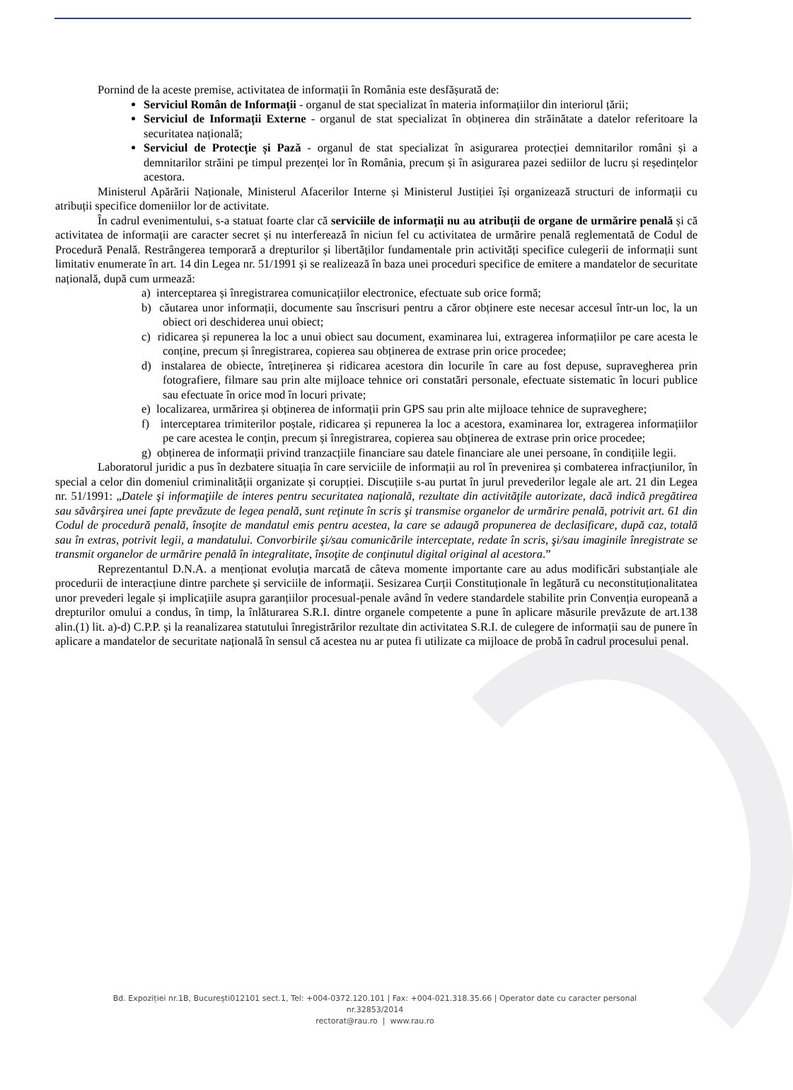Pornind de la aceste premise, activitatea de informații în România este desfășurată de:
Serviciul Român de Informații - organul de stat specializat în materia informațiilor din interiorul țării;
Serviciul de Informații Externe - organul de stat specializat în obținerea din străinătate a datelor referitoare la securitatea națională;
Serviciul de Protecție și Pază - organul de stat specializat în asigurarea protecției demnitarilor români și a demnitarilor străini pe timpul prezenței lor în România, precum și în asigurarea pazei sediilor de lucru și reședințelor acestora.
Ministerul Apărării Naționale, Ministerul Afacerilor Interne și Ministerul Justiției își organizează structuri de informații cu atribuții specifice domeniilor lor de activitate.
În cadrul evenimentului, s-a statuat foarte clar că serviciile de informații nu au atribuții de organe de urmărire penală și că activitatea de informații are caracter secret și nu interferează în niciun fel cu activitatea de urmărire penală reglementată de Codul de Procedură Penală. Restrângerea temporară a drepturilor și libertăților fundamentale prin activități specifice culegerii de informații sunt limitativ enumerate în art. 14 din Legea nr. 51/1991 și se realizează în baza unei proceduri specifice de emitere a mandatelor de securitate națională, după cum urmează:
a) interceptarea și înregistrarea comunicațiilor electronice, efectuate sub orice formă;
b) căutarea unor informații, documente sau înscrisuri pentru a căror obținere este necesar accesul într-un loc, la un obiect ori deschiderea unui obiect;
c) ridicarea și repunerea la loc a unui obiect sau document, examinarea lui, extragerea informațiilor pe care acesta le conține, precum și înregistrarea, copierea sau obținerea de extrase prin orice procedee;
d) instalarea de obiecte, întreținerea și ridicarea acestora din locurile în care au fost depuse, supravegherea prin fotografiere, filmare sau prin alte mijloace tehnice ori constatări personale, efectuate sistematic în locuri publice sau efectuate în orice mod în locuri private;
e) localizarea, urmărirea și obținerea de informații prin GPS sau prin alte mijloace tehnice de supraveghere;
f) interceptarea trimiterilor poștale, ridicarea și repunerea la loc a acestora, examinarea lor, extragerea informațiilor pe care acestea le conțin, precum și înregistrarea, copierea sau obținerea de extrase prin orice procedee;
g) obținerea de informații privind tranzacțiile financiare sau datele financiare ale unei persoane, în condițiile legii.
Laboratorul juridic a pus în dezbatere situația în care serviciile de informații au rol în prevenirea și combaterea infracțiunilor, în special a celor din domeniul criminalității organizate și corupției. Discuțiile s-au purtat în jurul prevederilor legale ale art. 21 din Legea nr. 51/1991: „Datele şi informaţiile de interes pentru securitatea naţională, rezultate din activităţile autorizate, dacă indică pregătirea sau săvârşirea unei fapte prevăzute de legea penală, sunt reţinute în scris şi transmise organelor de urmărire penală, potrivit art. 61 din Codul de procedură penală, însoţite de mandatul emis pentru acestea, la care se adaugă propunerea de declasificare, după caz, totală sau în extras, potrivit legii, a mandatului. Convorbirile şi/sau comunicările interceptate, redate în scris, şi/sau imaginile înregistrate se transmit organelor de urmărire penală în integralitate, însoţite de conţinutul digital original al acestora.”
Reprezentantul D.N.A. a menționat evoluția marcată de câteva momente importante care au adus modificări substanțiale ale procedurii de interacțiune dintre parchete și serviciile de informații. Sesizarea Curții Constituționale în legătură cu neconstituționalitatea unor prevederi legale și implicațiile asupra garanțiilor procesual-penale având în vedere standardele stabilite prin Convenția europeană a drepturilor omului a condus, în timp, la înlăturarea S.R.I. dintre organele competente a pune în aplicare măsurile prevăzute de art.138 alin.(1) lit. a)-d) C.P.P. și la reanalizarea statutului înregistrărilor rezultate din activitatea S.R.I. de culegere de informații sau de punere în aplicare a mandatelor de securitate națională în sensul că acestea nu ar putea fi utilizate ca mijloace de probă în cadrul procesului penal.
Bd. Expoziției nr.1B, București012101 sect.1, Tel: +004-0372.120.101 | Fax: +004-021.318.35.66 | Operator date cu caracter personal nr.32853/2014
rectorat@rau.ro | www.rau.ro